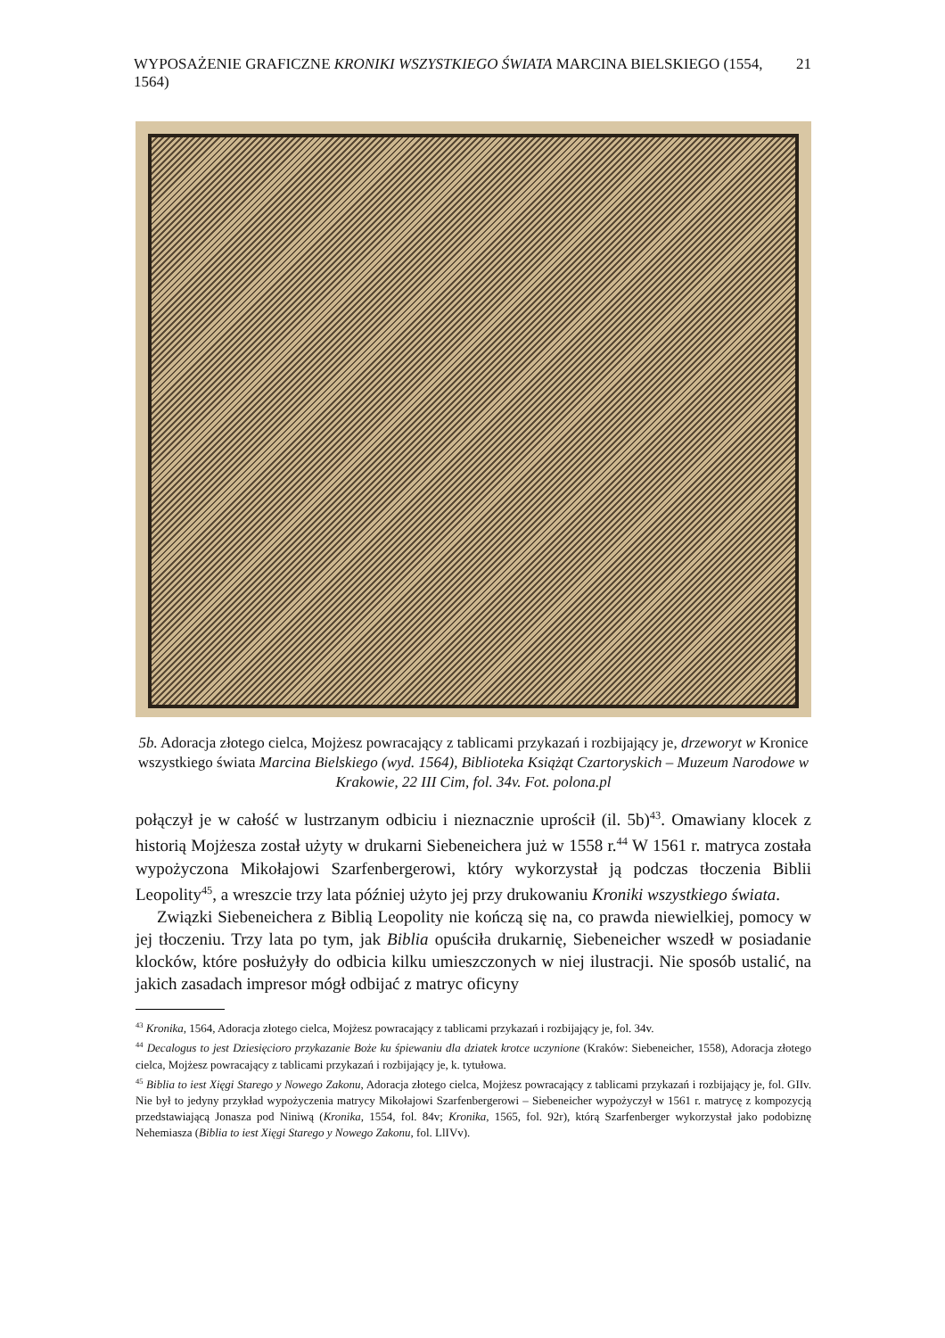WYPOSAŻENIE GRAFICZNE KRONIKI WSZYSTKIEGO ŚWIATA MARCINA BIELSKIEGO (1554, 1564) 21
5b. Adoracja złotego cielca, Mojżesz powracający z tablicami przykazań i rozbijający je, drzeworyt w Kronice wszystkiego świata Marcina Bielskiego (wyd. 1564), Biblioteka Książąt Czartoryskich – Muzeum Narodowe w Krakowie, 22 III Cim, fol. 34v. Fot. polona.pl
połączył je w całość w lustrzanym odbiciu i nieznacznie uprościł (il. 5b)<sup>43</sup>. Omawiany klocek z historią Mojżesza został użyty w drukarni Siebeneichera już w 1558 r.<sup>44</sup> W 1561 r. matryca została wypożyczona Mikołajowi Szarfenbergerowi, który wykorzystał ją podczas tłoczenia Biblii Leopolity<sup>45</sup>, a wreszcie trzy lata później użyto jej przy drukowaniu Kroniki wszystkiego świata.
Związki Siebeneichera z Biblią Leopolity nie kończą się na, co prawda niewielkiej, pomocy w jej tłoczeniu. Trzy lata po tym, jak Biblia opuściła drukarnię, Siebeneicher wszedł w posiadanie klocków, które posłużyły do odbicia kilku umieszczonych w niej ilustracji. Nie sposób ustalić, na jakich zasadach impresor mógł odbijać z matryc oficyny
<sup>43</sup> Kronika, 1564, Adoracja złotego cielca, Mojżesz powracający z tablicami przykazań i rozbijający je, fol. 34v.
<sup>44</sup> Decalogus to jest Dziesięcioro przykazanie Boże ku śpiewaniu dla dziatek krotce uczynione (Kraków: Siebeneicher, 1558), Adoracja złotego cielca, Mojżesz powracający z tablicami przykazań i rozbijający je, k. tytułowa.
<sup>45</sup> Biblia to iest Xięgi Starego y Nowego Zakonu, Adoracja złotego cielca, Mojżesz powracający z tablicami przykazań i rozbijający je, fol. GIIv. Nie był to jedyny przykład wypożyczenia matrycy Mikołajowi Szarfenbergerowi – Siebeneicher wypożyczył w 1561 r. matrycę z kompozycją przedstawiającą Jonasza pod Niniwą (Kronika, 1554, fol. 84v; Kronika, 1565, fol. 92r), którą Szarfenberger wykorzystał jako podobiznę Nehemiasza (Biblia to iest Xięgi Starego y Nowego Zakonu, fol. LlIVv).